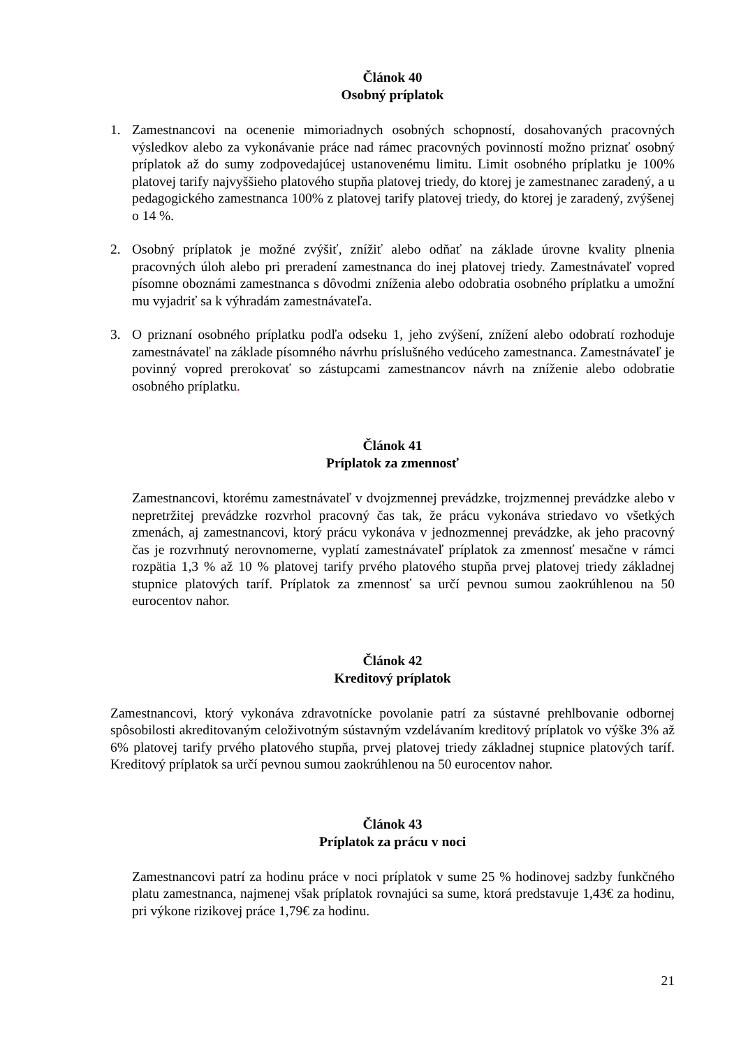Článok 40
Osobný príplatok
1. Zamestnancovi na ocenenie mimoriadnych osobných schopností, dosahovaných pracovných výsledkov alebo za vykonávanie práce nad rámec pracovných povinností možno priznať osobný príplatok až do sumy zodpovedajúcej ustanovenému limitu. Limit osobného príplatku je 100% platovej tarify najvyššieho platového stupňa platovej triedy, do ktorej je zamestnanec zaradený, a u pedagogického zamestnanca 100% z platovej tarify platovej triedy, do ktorej je zaradený, zvýšenej o 14 %.
2. Osobný príplatok je možné zvýšiť, znížiť alebo odňať na základe úrovne kvality plnenia pracovných úloh alebo pri preradení zamestnanca do inej platovej triedy. Zamestnávateľ vopred písomne oboznámi zamestnanca s dôvodmi zníženia alebo odobratia osobného príplatku a umožní mu vyjadriť sa k výhradám zamestnávateľa.
3. O priznaní osobného príplatku podľa odseku 1, jeho zvýšení, znížení alebo odobratí rozhoduje zamestnávateľ na základe písomného návrhu príslušného vedúceho zamestnanca. Zamestnávateľ je povinný vopred prerokovať so zástupcami zamestnancov návrh na zníženie alebo odobratie osobného príplatku.
Článok 41
Príplatok za zmennosť
Zamestnancovi, ktorému zamestnávateľ v dvojzmennej prevádzke, trojzmennej prevádzke alebo v nepretržitej prevádzke rozvrhol pracovný čas tak, že prácu vykonáva striedavo vo všetkých zmenách, aj zamestnancovi, ktorý prácu vykonáva v jednozmennej prevádzke, ak jeho pracovný čas je rozvrhnutý nerovnomerne, vyplatí zamestnávateľ príplatok za zmennosť mesačne v rámci rozpätia 1,3 % až 10 % platovej tarify prvého platového stupňa prvej platovej triedy základnej stupnice platových taríf. Príplatok za zmennosť sa určí pevnou sumou zaokrúhlenou na 50 eurocentov nahor.
Článok 42
Kreditový príplatok
Zamestnancovi, ktorý vykonáva zdravotnícke povolanie patrí za sústavné prehlbovanie odbornej spôsobilosti akreditovaným celoživotným sústavným vzdelávaním kreditový príplatok vo výške 3% až 6% platovej tarify prvého platového stupňa, prvej platovej triedy základnej stupnice platových taríf. Kreditový príplatok sa určí pevnou sumou zaokrúhlenou na 50 eurocentov nahor.
Článok 43
Príplatok za prácu v noci
Zamestnancovi patrí za hodinu práce v noci príplatok v sume 25 % hodinovej sadzby funkčného platu zamestnanca, najmenej však príplatok rovnajúci sa sume, ktorá predstavuje 1,43€ za hodinu, pri výkone rizikovej práce 1,79€ za hodinu.
21